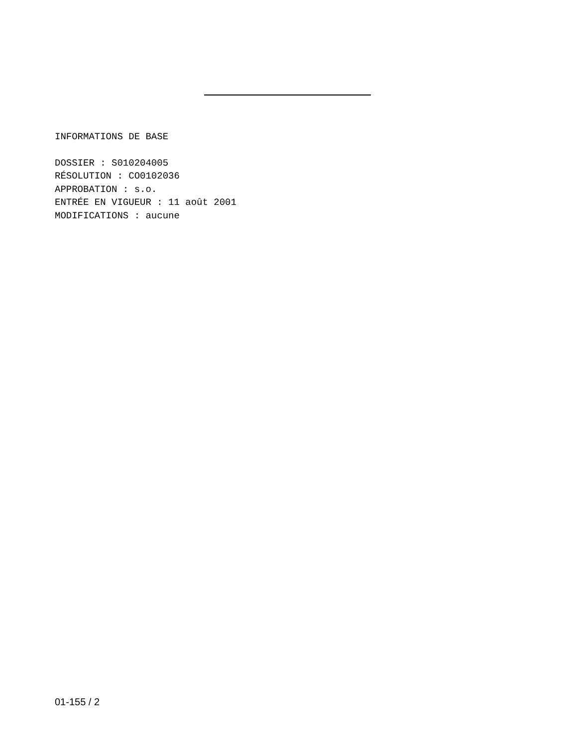INFORMATIONS DE BASE
DOSSIER : S010204005
RÉSOLUTION : CO0102036
APPROBATION : s.o.
ENTRÉE EN VIGUEUR : 11 août 2001
MODIFICATIONS : aucune
01-155 / 2